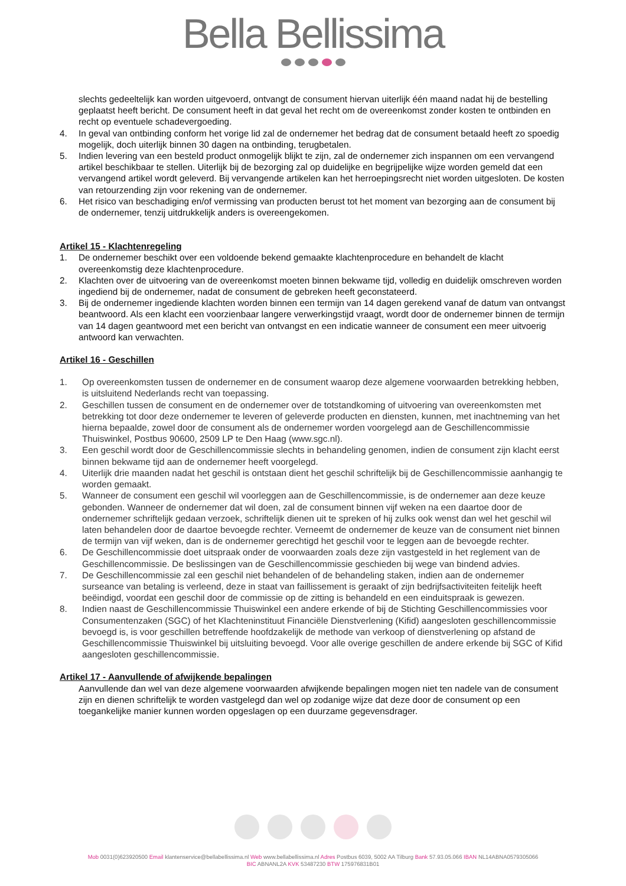Bella Bellissima
slechts gedeeltelijk kan worden uitgevoerd, ontvangt de consument hiervan uiterlijk één maand nadat hij de bestelling geplaatst heeft bericht. De consument heeft in dat geval het recht om de overeenkomst zonder kosten te ontbinden en recht op eventuele schadevergoeding.
4. In geval van ontbinding conform het vorige lid zal de ondernemer het bedrag dat de consument betaald heeft zo spoedig mogelijk, doch uiterlijk binnen 30 dagen na ontbinding, terugbetalen.
5. Indien levering van een besteld product onmogelijk blijkt te zijn, zal de ondernemer zich inspannen om een vervangend artikel beschikbaar te stellen. Uiterlijk bij de bezorging zal op duidelijke en begrijpelijke wijze worden gemeld dat een vervangend artikel wordt geleverd. Bij vervangende artikelen kan het herroepingsrecht niet worden uitgesloten. De kosten van retourzending zijn voor rekening van de ondernemer.
6. Het risico van beschadiging en/of vermissing van producten berust tot het moment van bezorging aan de consument bij de ondernemer, tenzij uitdrukkelijk anders is overeengekomen.
Artikel 15 - Klachtenregeling
1. De ondernemer beschikt over een voldoende bekend gemaakte klachtenprocedure en behandelt de klacht overeenkomstig deze klachtenprocedure.
2. Klachten over de uitvoering van de overeenkomst moeten binnen bekwame tijd, volledig en duidelijk omschreven worden ingediend bij de ondernemer, nadat de consument de gebreken heeft geconstateerd.
3. Bij de ondernemer ingediende klachten worden binnen een termijn van 14 dagen gerekend vanaf de datum van ontvangst beantwoord. Als een klacht een voorzienbaar langere verwerkingstijd vraagt, wordt door de ondernemer binnen de termijn van 14 dagen geantwoord met een bericht van ontvangst en een indicatie wanneer de consument een meer uitvoerig antwoord kan verwachten.
Artikel 16 - Geschillen
1. Op overeenkomsten tussen de ondernemer en de consument waarop deze algemene voorwaarden betrekking hebben, is uitsluitend Nederlands recht van toepassing.
2. Geschillen tussen de consument en de ondernemer over de totstandkoming of uitvoering van overeenkomsten met betrekking tot door deze ondernemer te leveren of geleverde producten en diensten, kunnen, met inachtneming van het hierna bepaalde, zowel door de consument als de ondernemer worden voorgelegd aan de Geschillencommissie Thuiswinkel, Postbus 90600, 2509 LP te Den Haag (www.sgc.nl).
3. Een geschil wordt door de Geschillencommissie slechts in behandeling genomen, indien de consument zijn klacht eerst binnen bekwame tijd aan de ondernemer heeft voorgelegd.
4. Uiterlijk drie maanden nadat het geschil is ontstaan dient het geschil schriftelijk bij de Geschillencommissie aanhangig te worden gemaakt.
5. Wanneer de consument een geschil wil voorleggen aan de Geschillencommissie, is de ondernemer aan deze keuze gebonden. Wanneer de ondernemer dat wil doen, zal de consument binnen vijf weken na een daartoe door de ondernemer schriftelijk gedaan verzoek, schriftelijk dienen uit te spreken of hij zulks ook wenst dan wel het geschil wil laten behandelen door de daartoe bevoegde rechter. Verneemt de ondernemer de keuze van de consument niet binnen de termijn van vijf weken, dan is de ondernemer gerechtigd het geschil voor te leggen aan de bevoegde rechter.
6. De Geschillencommissie doet uitspraak onder de voorwaarden zoals deze zijn vastgesteld in het reglement van de Geschillencommissie. De beslissingen van de Geschillencommissie geschieden bij wege van bindend advies.
7. De Geschillencommissie zal een geschil niet behandelen of de behandeling staken, indien aan de ondernemer surseance van betaling is verleend, deze in staat van faillissement is geraakt of zijn bedrijfsactiviteiten feitelijk heeft beëindigd, voordat een geschil door de commissie op de zitting is behandeld en een einduitspraak is gewezen.
8. Indien naast de Geschillencommissie Thuiswinkel een andere erkende of bij de Stichting Geschillencommissies voor Consumentenzaken (SGC) of het Klachteninstituut Financiële Dienstverlening (Kifid) aangesloten geschillencommissie bevoegd is, is voor geschillen betreffende hoofdzakelijk de methode van verkoop of dienstverlening op afstand de Geschillencommissie Thuiswinkel bij uitsluiting bevoegd. Voor alle overige geschillen de andere erkende bij SGC of Kifid aangesloten geschillencommissie.
Artikel 17 - Aanvullende of afwijkende bepalingen
Aanvullende dan wel van deze algemene voorwaarden afwijkende bepalingen mogen niet ten nadele van de consument zijn en dienen schriftelijk te worden vastgelegd dan wel op zodanige wijze dat deze door de consument op een toegankelijke manier kunnen worden opgeslagen op een duurzame gegevensdrager.
Mob 0031(0)623920500 Email klantenservice@bellabellissima.nl Web www.bellabellissima.nl Adres Postbus 6039, 5002 AA Tilburg Bank 57.93.05.066 IBAN NL14ABNA0579305066
BIC ABNANL2A KVK 53487230 BTW 175976831B01